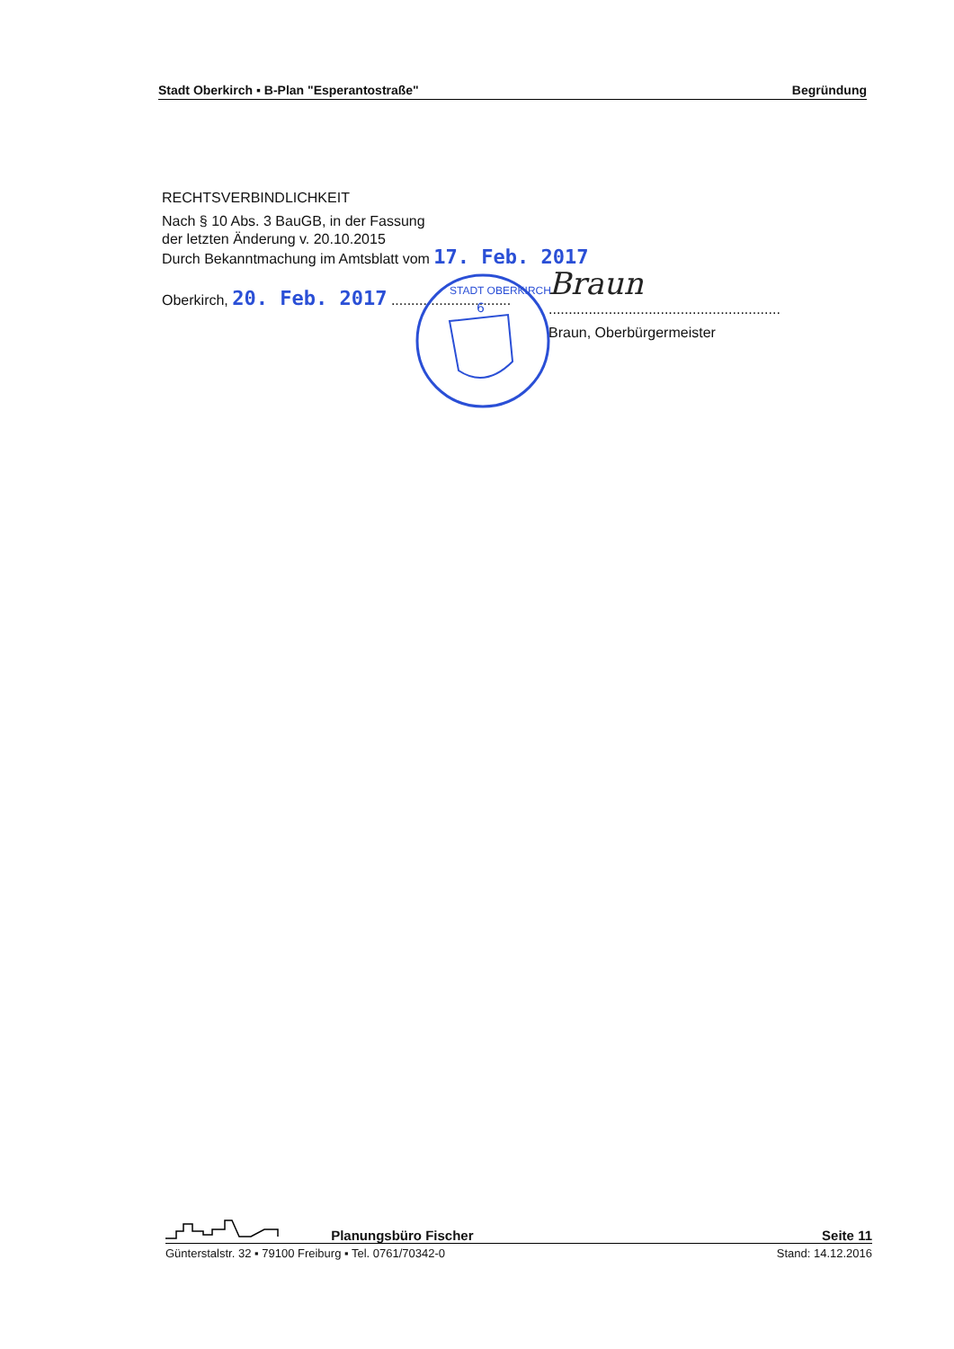Stadt Oberkirch ▪ B-Plan "Esperantostraße" Begründung
RECHTSVERBINDLICHKEIT
Nach § 10 Abs. 3 BauGB, in der Fassung
der letzten Änderung v. 20.10.2015
Durch Bekanntmachung im Amtsblatt vom 17. Feb. 2017
Oberkirch, 20. Feb. 2017 ..............................
6
STADT OBERKIRCH
Braun
..........................................................
Braun, Oberbürgermeister
Planungsbüro Fischer Seite 11
Günterstalstr. 32 ▪ 79100 Freiburg ▪ Tel. 0761/70342-0 Stand: 14.12.2016